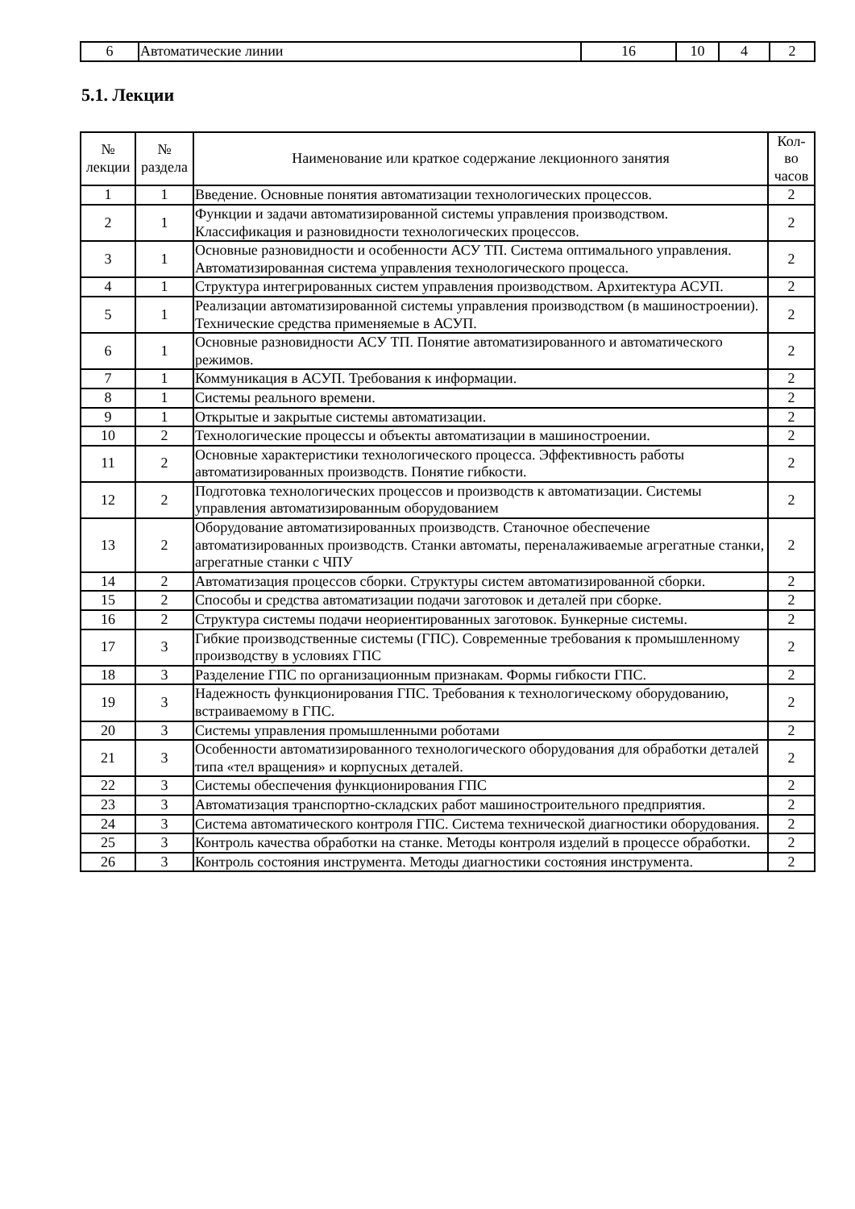| 6 | Автоматические линии | 16 | 10 | 4 | 2 |
5.1. Лекции
| № лекции | № раздела | Наименование или краткое содержание лекционного занятия | Кол- во часов |
| --- | --- | --- | --- |
| 1 | 1 | Введение. Основные понятия автоматизации технологических процессов. | 2 |
| 2 | 1 | Функции и задачи автоматизированной системы управления производством. Классификация и разновидности технологических процессов. | 2 |
| 3 | 1 | Основные разновидности и особенности АСУ ТП. Система оптимального управления. Автоматизированная система управления технологического процесса. | 2 |
| 4 | 1 | Структура интегрированных систем управления производством. Архитектура АСУП. | 2 |
| 5 | 1 | Реализации автоматизированной системы управления производством (в машиностроении). Технические средства применяемые в АСУП. | 2 |
| 6 | 1 | Основные разновидности АСУ ТП. Понятие автоматизированного и автоматического режимов. | 2 |
| 7 | 1 | Коммуникация в АСУП. Требования к информации. | 2 |
| 8 | 1 | Системы реального времени. | 2 |
| 9 | 1 | Открытые и закрытые системы автоматизации. | 2 |
| 10 | 2 | Технологические процессы и объекты автоматизации в машиностроении. | 2 |
| 11 | 2 | Основные характеристики технологического процесса. Эффективность работы автоматизированных производств. Понятие гибкости. | 2 |
| 12 | 2 | Подготовка технологических процессов и производств к автоматизации. Системы управления автоматизированным оборудованием | 2 |
| 13 | 2 | Оборудование автоматизированных производств. Станочное обеспечение автоматизированных производств. Станки автоматы, переналаживаемые агрегатные станки, агрегатные станки с ЧПУ | 2 |
| 14 | 2 | Автоматизация процессов сборки. Структуры систем автоматизированной сборки. | 2 |
| 15 | 2 | Способы и средства автоматизации подачи заготовок и деталей при сборке. | 2 |
| 16 | 2 | Структура системы подачи неориентированных заготовок. Бункерные системы. | 2 |
| 17 | 3 | Гибкие производственные системы (ГПС). Современные требования к промышленному производству в условиях ГПС | 2 |
| 18 | 3 | Разделение ГПС по организационным признакам. Формы гибкости ГПС. | 2 |
| 19 | 3 | Надежность функционирования ГПС. Требования к технологическому оборудованию, встраиваемому в ГПС. | 2 |
| 20 | 3 | Системы управления промышленными роботами | 2 |
| 21 | 3 | Особенности автоматизированного технологического оборудования для обработки деталей типа «тел вращения» и корпусных деталей. | 2 |
| 22 | 3 | Системы обеспечения функционирования ГПС | 2 |
| 23 | 3 | Автоматизация транспортно-складских работ машиностроительного предприятия. | 2 |
| 24 | 3 | Система автоматического контроля ГПС. Система технической диагностики оборудования. | 2 |
| 25 | 3 | Контроль качества обработки на станке. Методы контроля изделий в процессе обработки. | 2 |
| 26 | 3 | Контроль состояния инструмента. Методы диагностики состояния инструмента. | 2 |